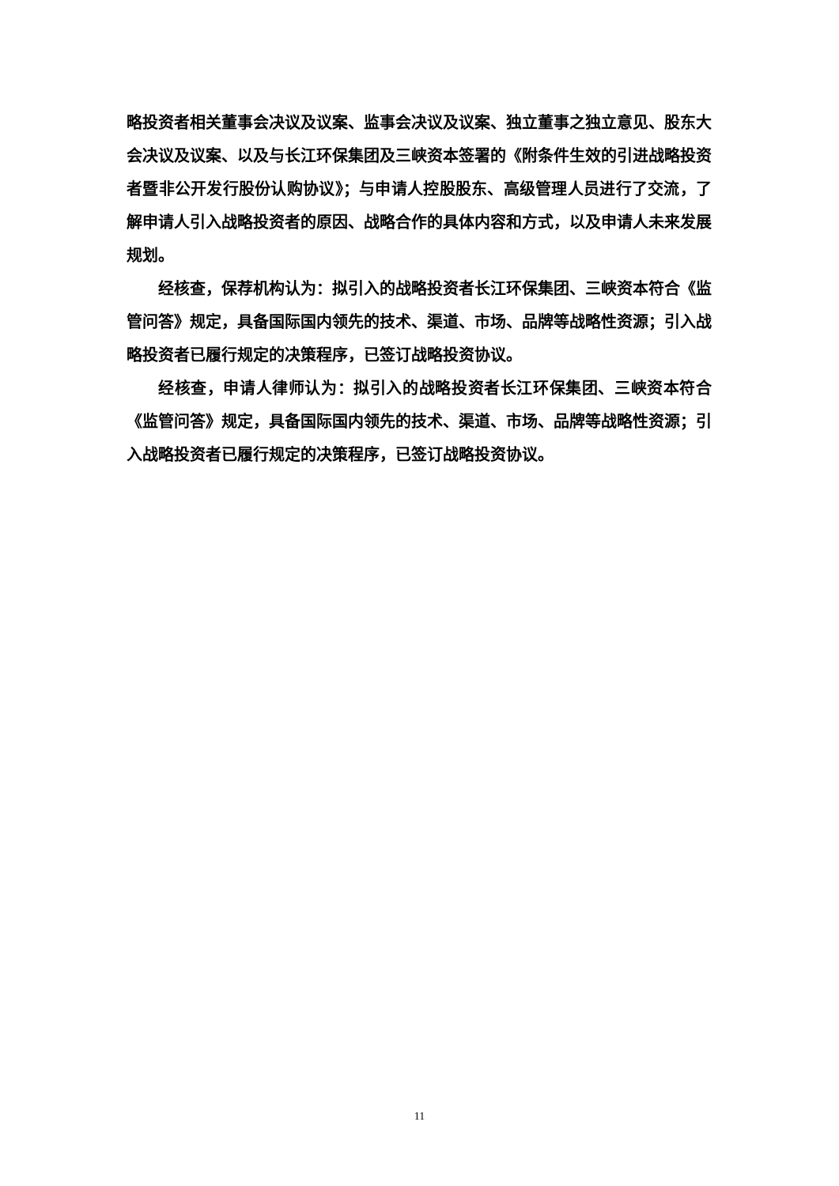略投资者相关董事会决议及议案、监事会决议及议案、独立董事之独立意见、股东大会决议及议案、以及与长江环保集团及三峡资本签署的《附条件生效的引进战略投资者暨非公开发行股份认购协议》；与申请人控股股东、高级管理人员进行了交流，了解申请人引入战略投资者的原因、战略合作的具体内容和方式，以及申请人未来发展规划。
经核查，保荐机构认为：拟引入的战略投资者长江环保集团、三峡资本符合《监管问答》规定，具备国际国内领先的技术、渠道、市场、品牌等战略性资源；引入战略投资者已履行规定的决策程序，已签订战略投资协议。
经核查，申请人律师认为：拟引入的战略投资者长江环保集团、三峡资本符合《监管问答》规定，具备国际国内领先的技术、渠道、市场、品牌等战略性资源；引入战略投资者已履行规定的决策程序，已签订战略投资协议。
11